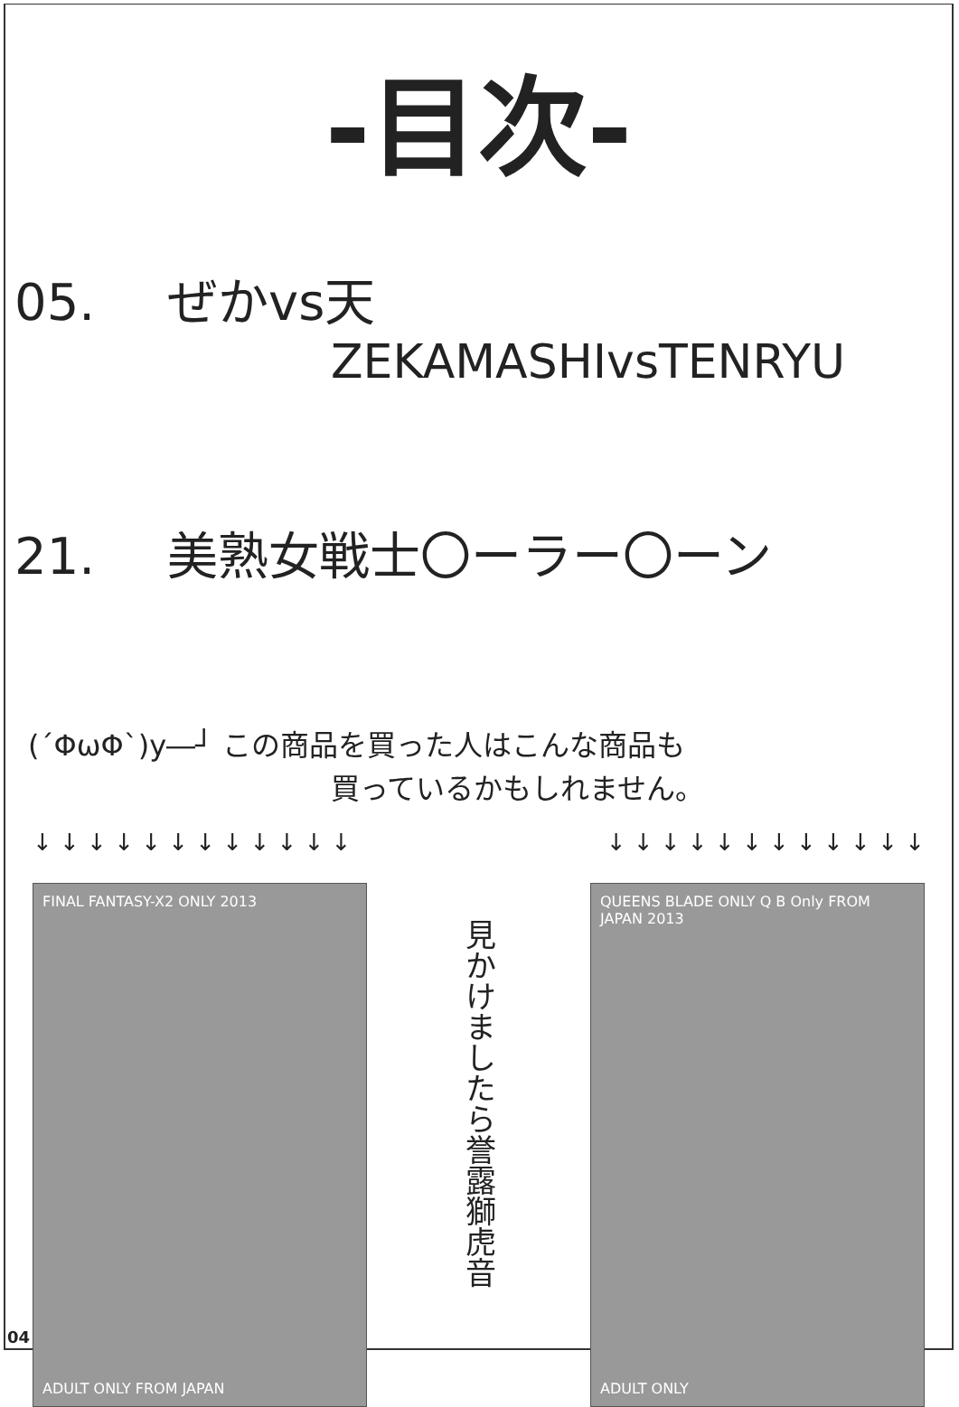-目次-
05. ぜかvs天
ZEKAMASHIvsTENRYU
21. 美熟女戦士〇ーラー〇ーン
(´ΦωΦ`)y―┘ この商品を買った人はこんな商品も
買っているかもしれません。
↓ ↓ ↓ ↓ ↓ ↓ ↓ ↓ ↓ ↓ ↓ ↓ ↓ ↓ ↓ ↓ ↓ ↓ ↓ ↓ ↓ ↓ ↓ ↓
FINAL FANTASY-X2 ONLY 2013
ADULT ONLY FROM JAPAN
見かけましたら誉露獅虎音
QUEENS BLADE ONLY Q B Only FROM JAPAN 2013
ADULT ONLY
04